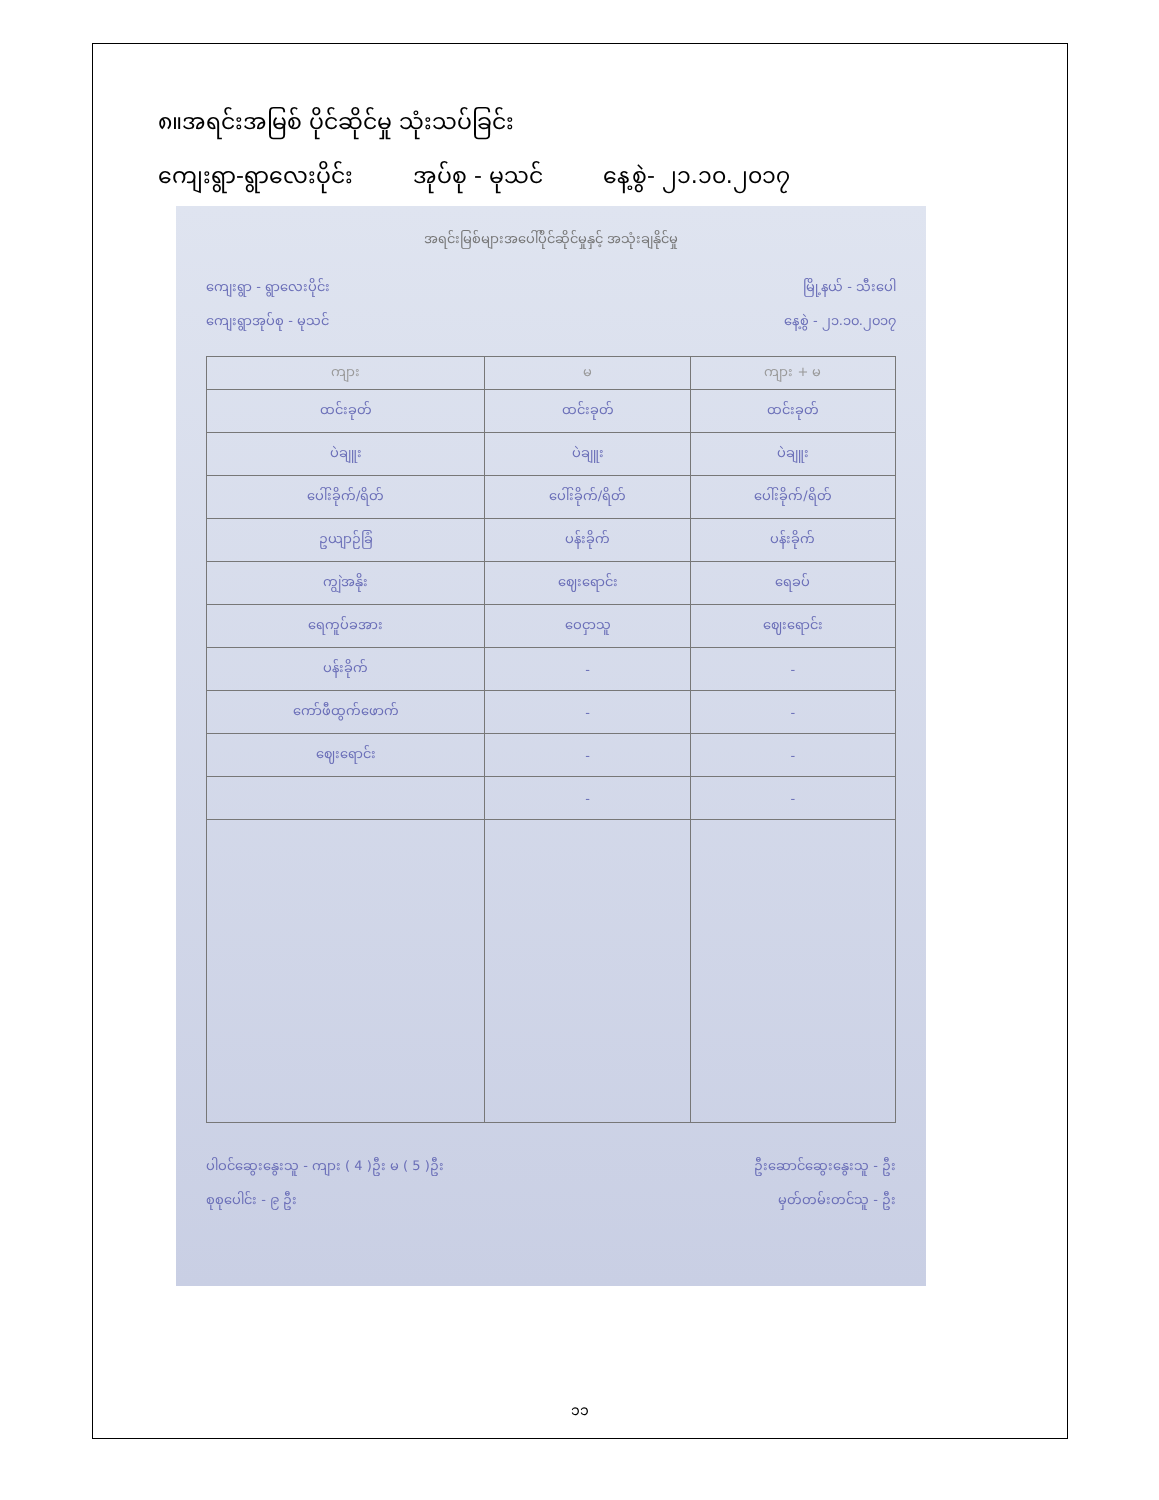၈။အရင်းအမြစ် ပိုင်ဆိုင်မှု သုံးသပ်ခြင်း
ကျေးရွာ-ရွာလေးပိုင်း အုပ်စု - မုသင် နေ့စွဲ- ၂၁.၁၀.၂၀၁၇
အရင်းမြစ်များအပေါ်ပိုင်ဆိုင်မှုနှင့် အသုံးချနိုင်မှု
ကျေးရွာ - ရွာလေးပိုင်း မြို့နယ် - သီးပေါ
ကျေးရွာအုပ်စု - မုသင် နေ့စွဲ - ၂၁.၁၀.၂၀၁၇
| ကျား | မ | ကျား + မ |
| --- | --- | --- |
| ထင်းခုတ် | ထင်းခုတ် | ထင်းခုတ် |
| ပဲချူး | ပဲချူး | ပဲချူး |
| ပေါ်းခိုက်/ရိတ် | ပေါ်းခိုက်/ရိတ် | ပေါ်းခိုက်/ရိတ် |
| ဥယျာဉ်ခြံ | ပန်းခိုက် | ပန်းခိုက် |
| ကျွဲအနိုး | ဈေးရောင်း | ရေခပ် |
| ရေကူပ်ခအား | ဝေငှာသူ | ဈေးရောင်း |
| ပန်းခိုက် | - | - |
| ကော်ဖီထွက်ဖောက် | - | - |
| ဈေးရောင်း | - | - |
| | - | - |
ပါဝင်ဆွေးနွေးသူ - ကျား ( 4 )ဦး မ ( 5 )ဦး ဦးဆောင်ဆွေးနွေးသူ - ဦး
စုစုပေါင်း - ၉ ဦး မှတ်တမ်းတင်သူ - ဦး
၁၁